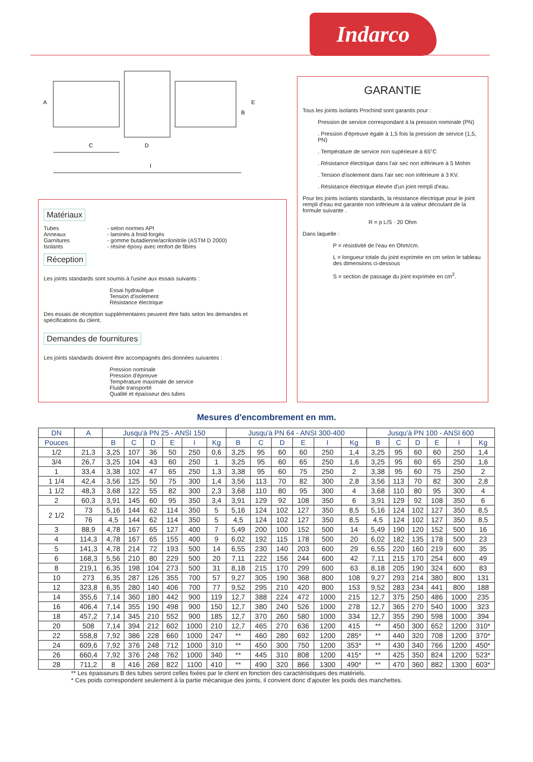Indarco
A
C
D
I
E
B
Matériaux
Tubes
Anneaux
Garnitures
Isolants
- selon normes API
- laminés à froid-forgés
- gomme butadienne/acrilonitrile (ASTM D 2000)
- résine époxy avec renfort de fibres
Réception
Les joints standards sont soumis à l'usine aux essais suivants :
Essai hydraulique
Tension d'isolement
Résistance électrique
Des essais de réception supplémentaires peuvent être faits selon les demandes et spécifications du client.
Demandes de fournitures
Les joints standards doivent être accompagnés des données suivantes :
Pression nominale
Pression d'épreuve
Température maximale de service
Fluide transporté
Qualité et épaisseur des tubes
GARANTIE
Tous les joints isolants Prochind sont garantis pour :
Pression de service correspondant à la pression nominale (PN)
. Pression d'épreuve égale à 1,5 fois la pression de service (1,5, PN)
. Température de service non supérieure à 65°C
. Résistance électrique dans l'air sec non inférieure à 5 Mohm
. Tension d'isolement dans l'air sec non inférieure à 3 KV.
. Résistance électrique élevée d'un joint rempli d'eau.
Pour les joints isolants standards, la résistance électrique pour le joint rempli d'eau est garantie non inférieure à la valeur découlant de la formule suivante .
R = p L/S · 20 Ohm
Dans laquelle :
P = résistivité de l'eau en Ohm/cm.
L = longueur totale du joint exprimée en cm selon le tableau des dimensions ci-dessous
S = section de passage du joint exprimée en cm<sup>2</sup>.
Mesures d'encombrement en mm.
| DN | A | Jusqu'à PN 25 - ANSI 150 | | | | | | Jusqu'à PN 64 - ANSI 300-400 | | | | | | Jusqu'à PN 100 - ANSI 600 | | | | | |
| --- | --- | --- | --- | --- | --- | --- | --- | --- | --- | --- | --- | --- | --- | --- | --- | --- | --- | --- | --- |
| Pouces | | B | C | D | E | I | Kg | B | C | D | E | I | Kg | B | C | D | E | I | Kg |
| 1/2 | 21,3 | 3,25 | 107 | 36 | 50 | 250 | 0,6 | 3,25 | 95 | 60 | 60 | 250 | 1,4 | 3,25 | 95 | 60 | 60 | 250 | 1,4 |
| 3/4 | 26,7 | 3,25 | 104 | 43 | 60 | 250 | 1 | 3,25 | 95 | 60 | 65 | 250 | 1,6 | 3,25 | 95 | 60 | 65 | 250 | 1,6 |
| 1 | 33,4 | 3,38 | 102 | 47 | 65 | 250 | 1,3 | 3,38 | 95 | 60 | 75 | 250 | 2 | 3,38 | 95 | 60 | 75 | 250 | 2 |
| 1 1/4 | 42,4 | 3,56 | 125 | 50 | 75 | 300 | 1,4 | 3,56 | 113 | 70 | 82 | 300 | 2,8 | 3,56 | 113 | 70 | 82 | 300 | 2,8 |
| 1 1/2 | 48,3 | 3,68 | 122 | 55 | 82 | 300 | 2,3 | 3,68 | 110 | 80 | 95 | 300 | 4 | 3,68 | 110 | 80 | 95 | 300 | 4 |
| 2 | 60,3 | 3,91 | 145 | 60 | 95 | 350 | 3,4 | 3,91 | 129 | 92 | 108 | 350 | 6 | 3,91 | 129 | 92 | 108 | 350 | 6 |
| 2 1/2 | 73 | 5,16 | 144 | 62 | 114 | 350 | 5 | 5,16 | 124 | 102 | 127 | 350 | 8,5 | 5,16 | 124 | 102 | 127 | 350 | 8,5 |
| | 76 | 4,5 | 144 | 62 | 114 | 350 | 5 | 4,5 | 124 | 102 | 127 | 350 | 8,5 | 4,5 | 124 | 102 | 127 | 350 | 8,5 |
| 3 | 88,9 | 4,78 | 167 | 65 | 127 | 400 | 7 | 5,49 | 200 | 100 | 152 | 500 | 14 | 5,49 | 190 | 120 | 152 | 500 | 16 |
| 4 | 114,3 | 4,78 | 167 | 65 | 155 | 400 | 9 | 6,02 | 192 | 115 | 178 | 500 | 20 | 6,02 | 182 | 135 | 178 | 500 | 23 |
| 5 | 141,3 | 4,78 | 214 | 72 | 193 | 500 | 14 | 6,55 | 230 | 140 | 203 | 600 | 29 | 6,55 | 220 | 160 | 219 | 600 | 35 |
| 6 | 168,3 | 5,56 | 210 | 80 | 229 | 500 | 20 | 7,11 | 222 | 156 | 244 | 600 | 42 | 7,11 | 215 | 170 | 254 | 600 | 49 |
| 8 | 219,1 | 6,35 | 198 | 104 | 273 | 500 | 31 | 8,18 | 215 | 170 | 299 | 600 | 63 | 8,18 | 205 | 190 | 324 | 600 | 83 |
| 10 | 273 | 6,35 | 287 | 126 | 355 | 700 | 57 | 9,27 | 305 | 190 | 368 | 800 | 108 | 9,27 | 293 | 214 | 380 | 800 | 131 |
| 12 | 323,8 | 6,35 | 280 | 140 | 406 | 700 | 77 | 9,52 | 295 | 210 | 420 | 800 | 153 | 9,52 | 283 | 234 | 441 | 800 | 188 |
| 14 | 355,6 | 7,14 | 360 | 180 | 442 | 900 | 119 | 12,7 | 388 | 224 | 472 | 1000 | 215 | 12,7 | 375 | 250 | 486 | 1000 | 235 |
| 16 | 406,4 | 7,14 | 355 | 190 | 498 | 900 | 150 | 12,7 | 380 | 240 | 526 | 1000 | 278 | 12,7 | 365 | 270 | 540 | 1000 | 323 |
| 18 | 457,2 | 7,14 | 345 | 210 | 552 | 900 | 185 | 12,7 | 370 | 260 | 580 | 1000 | 334 | 12,7 | 355 | 290 | 598 | 1000 | 394 |
| 20 | 508 | 7,14 | 394 | 212 | 602 | 1000 | 210 | 12,7 | 465 | 270 | 636 | 1200 | 415 | ** | 450 | 300 | 652 | 1200 | 310* |
| 22 | 558,8 | 7,92 | 386 | 228 | 660 | 1000 | 247 | ** | 460 | 280 | 692 | 1200 | 285* | ** | 440 | 320 | 708 | 1200 | 370* |
| 24 | 609,6 | 7,92 | 376 | 248 | 712 | 1000 | 310 | ** | 450 | 300 | 750 | 1200 | 353* | ** | 430 | 340 | 766 | 1200 | 450* |
| 26 | 660,4 | 7,92 | 376 | 248 | 762 | 1000 | 340 | ** | 445 | 310 | 808 | 1200 | 415* | ** | 425 | 350 | 824 | 1200 | 523* |
| 28 | 711,2 | 8 | 416 | 268 | 822 | 1100 | 410 | ** | 490 | 320 | 866 | 1300 | 490* | ** | 470 | 360 | 882 | 1300 | 603* |
** Les épaisseurs B des tubes seront celles fixées par le client en fonction des caractéristiques des matériels.
* Ces poids correspondent seulement à la partie mécanique des joints, il convient donc d'ajouter les poids des manchettes.